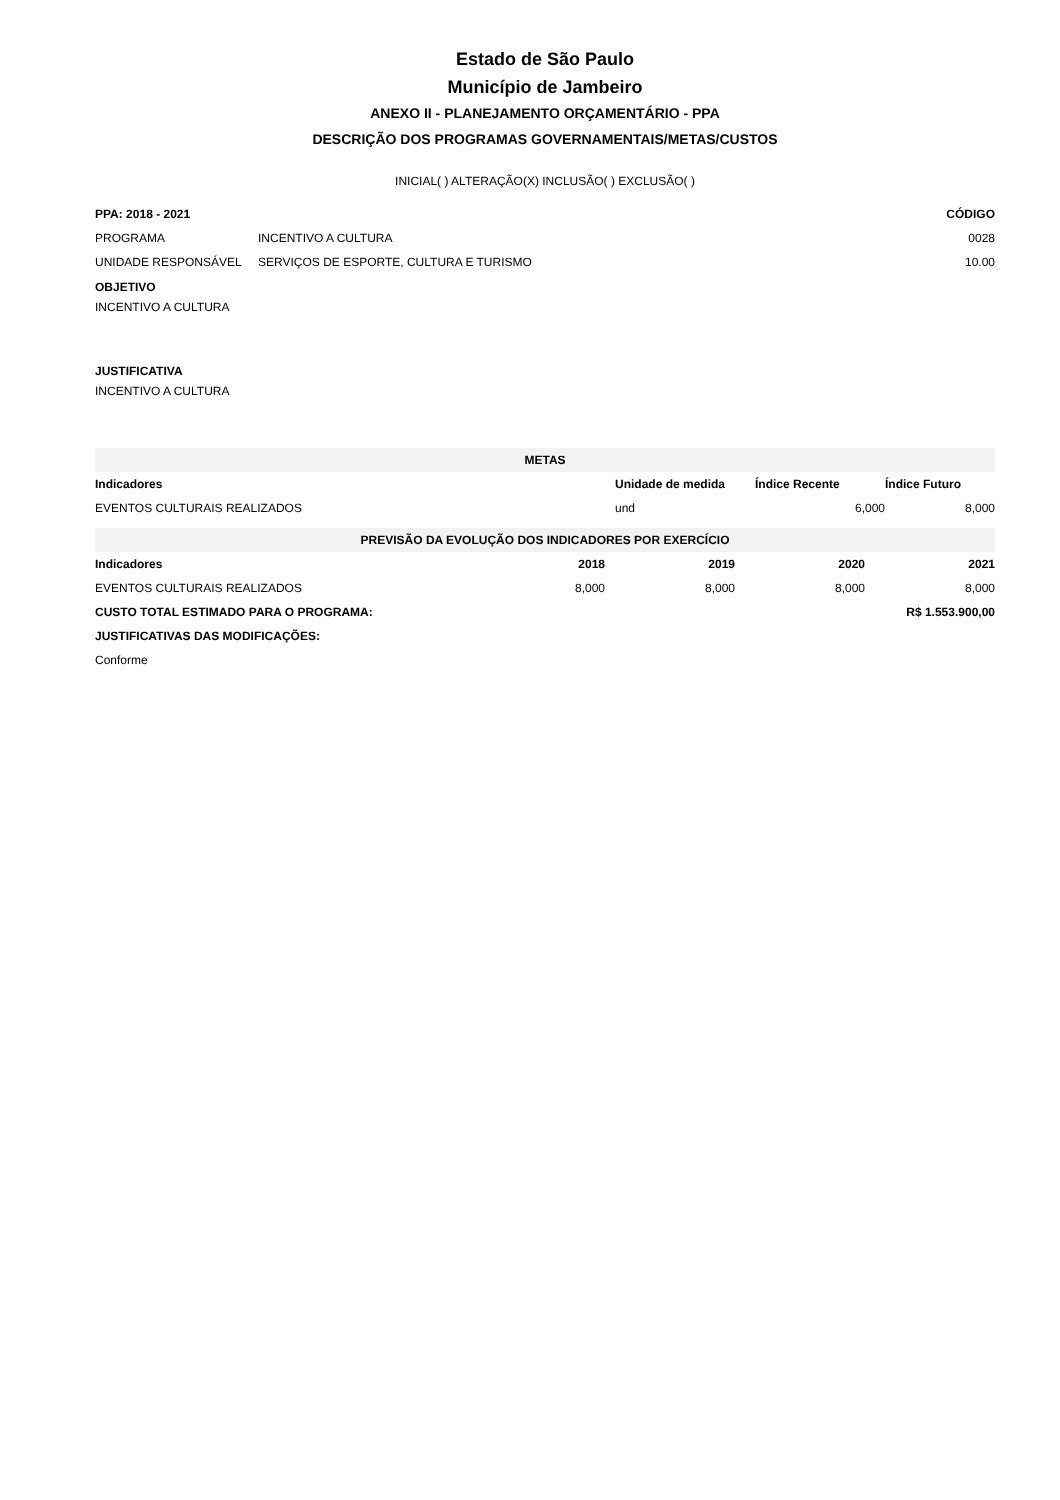Estado de São Paulo
Município de Jambeiro
ANEXO II - PLANEJAMENTO ORÇAMENTÁRIO - PPA
DESCRIÇÃO DOS PROGRAMAS GOVERNAMENTAIS/METAS/CUSTOS
INICIAL( ) ALTERAÇÃO(X) INCLUSÃO( ) EXCLUSÃO( )
| PPA: 2018 - 2021 | | CÓDIGO |
| --- | --- | --- |
| PROGRAMA | INCENTIVO A CULTURA | 0028 |
| UNIDADE RESPONSÁVEL | SERVIÇOS DE ESPORTE, CULTURA E TURISMO | 10.00 |
OBJETIVO
INCENTIVO A CULTURA
JUSTIFICATIVA
INCENTIVO A CULTURA
| METAS | | | |
| Indicadores | Unidade de medida | Índice Recente | Índice Futuro |
| EVENTOS CULTURAIS REALIZADOS | und | 6,000 | 8,000 |
| PREVISÃO DA EVOLUÇÃO DOS INDICADORES POR EXERCÍCIO | | | | |
| Indicadores | 2018 | 2019 | 2020 | 2021 |
| EVENTOS CULTURAIS REALIZADOS | 8,000 | 8,000 | 8,000 | 8,000 |
| CUSTO TOTAL ESTIMADO PARA O PROGRAMA: | | | R$ 1.553.900,00 | |
| JUSTIFICATIVAS DAS MODIFICAÇÕES: | | | | |
| Conforme | | | | |